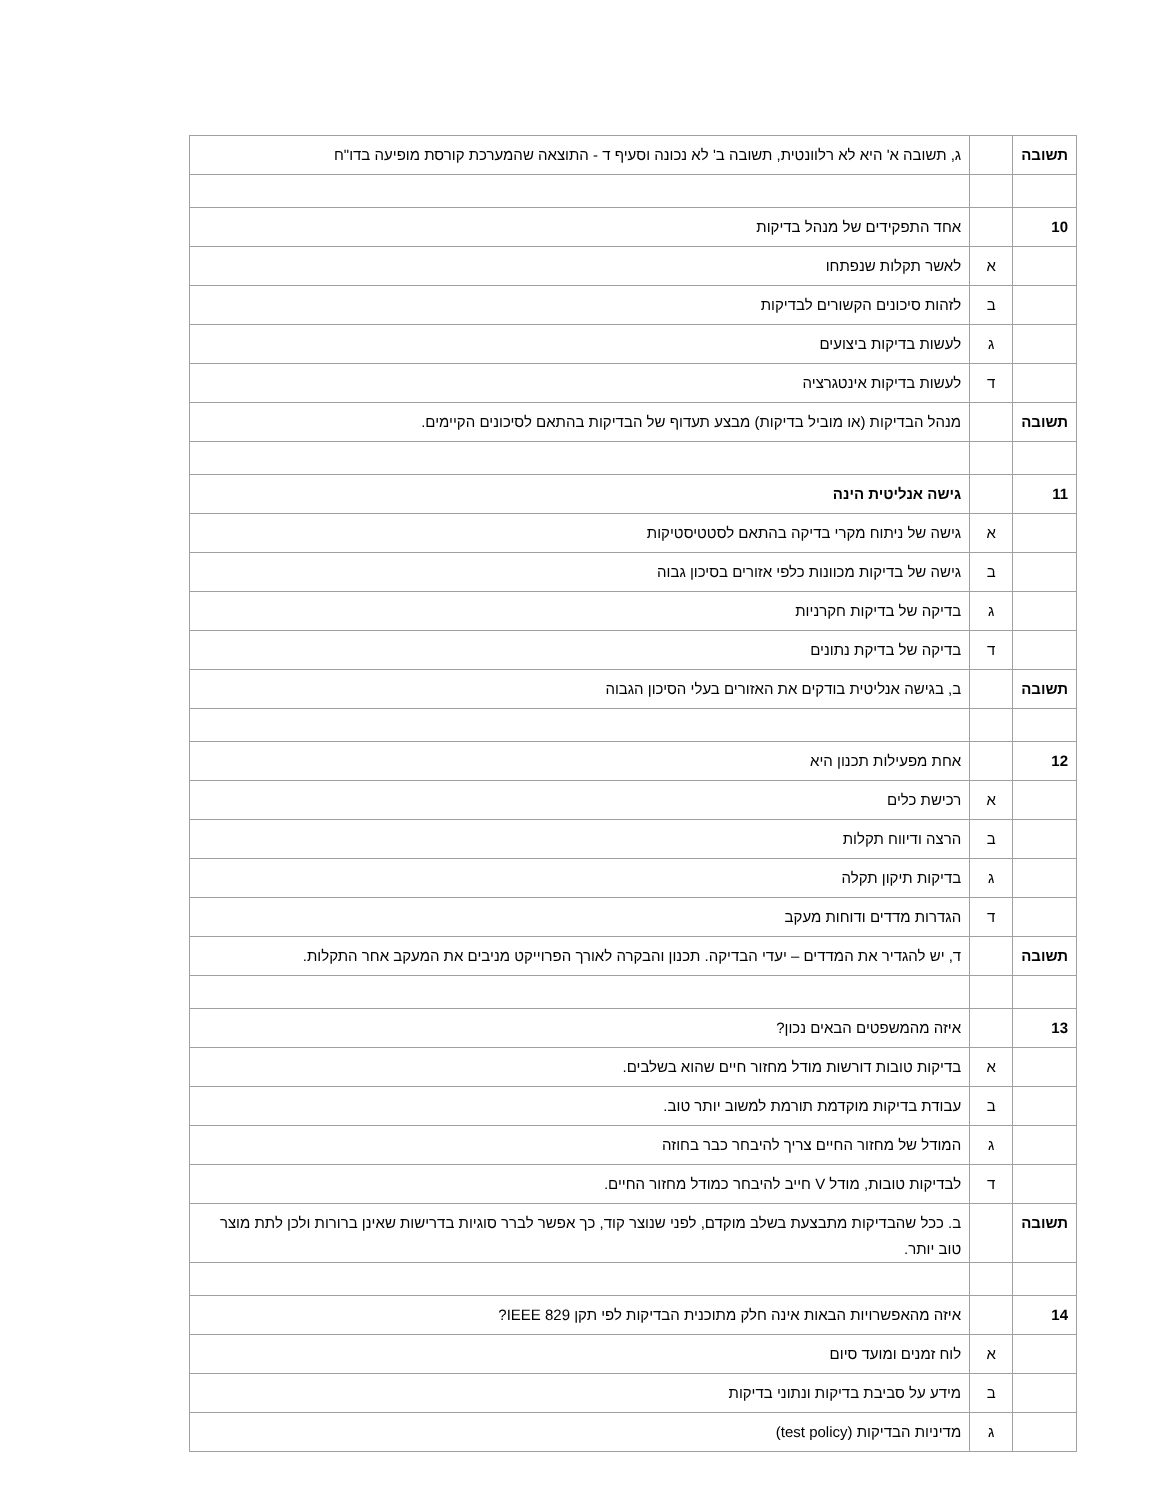| תשובה | | ג, תשובה א' היא לא רלוונטית, תשובה ב' לא נכונה וסעיף ד - התוצאה שהמערכת קורסת מופיעה בדו"ח |
| 10 | | אחד התפקידים של מנהל בדיקות |
| | א | לאשר תקלות שנפתחו |
| | ב | לזהות סיכונים הקשורים לבדיקות |
| | ג | לעשות בדיקות ביצועים |
| | ד | לעשות בדיקות אינטגרציה |
| תשובה | | מנהל הבדיקות (או מוביל בדיקות) מבצע תעדוף של הבדיקות בהתאם לסיכונים הקיימים. |
| 11 | | גישה אנליטית הינה |
| | א | גישה של ניתוח מקרי בדיקה בהתאם לסטטיסטיקות |
| | ב | גישה של בדיקות מכוונות כלפי אזורים בסיכון גבוה |
| | ג | בדיקה של בדיקות חקרניות |
| | ד | בדיקה של בדיקת נתונים |
| תשובה | | ב, בגישה אנליטית בודקים את האזורים בעלי הסיכון הגבוה |
| 12 | | אחת מפעילות תכנון היא |
| | א | רכישת כלים |
| | ב | הרצה ודיווח תקלות |
| | ג | בדיקות תיקון תקלה |
| | ד | הגדרות מדדים ודוחות מעקב |
| תשובה | | ד, יש להגדיר את המדדים – יעדי הבדיקה. תכנון והבקרה לאורך הפרוייקט מניבים את המעקב אחר התקלות. |
| 13 | | איזה מהמשפטים הבאים נכון? |
| | א | בדיקות טובות דורשות מודל מחזור חיים שהוא בשלבים. |
| | ב | עבודת בדיקות מוקדמת תורמת למשוב יותר טוב. |
| | ג | המודל של מחזור החיים צריך להיבחר כבר בחוזה |
| | ד | לבדיקות טובות, מודל V חייב להיבחר כמודל מחזור החיים. |
| תשובה | | ב. ככל שהבדיקות מתבצעת בשלב מוקדם, לפני שנוצר קוד, כך אפשר לברר סוגיות בדרישות שאינן ברורות ולכן לתת מוצר טוב יותר. |
| 14 | | איזה מהאפשרויות הבאות אינה חלק מתוכנית הבדיקות לפי תקן IEEE 829? |
| | א | לוח זמנים ומועד סיום |
| | ב | מידע על סביבת בדיקות ונתוני בדיקות |
| | ג | מדיניות הבדיקות (test policy) |